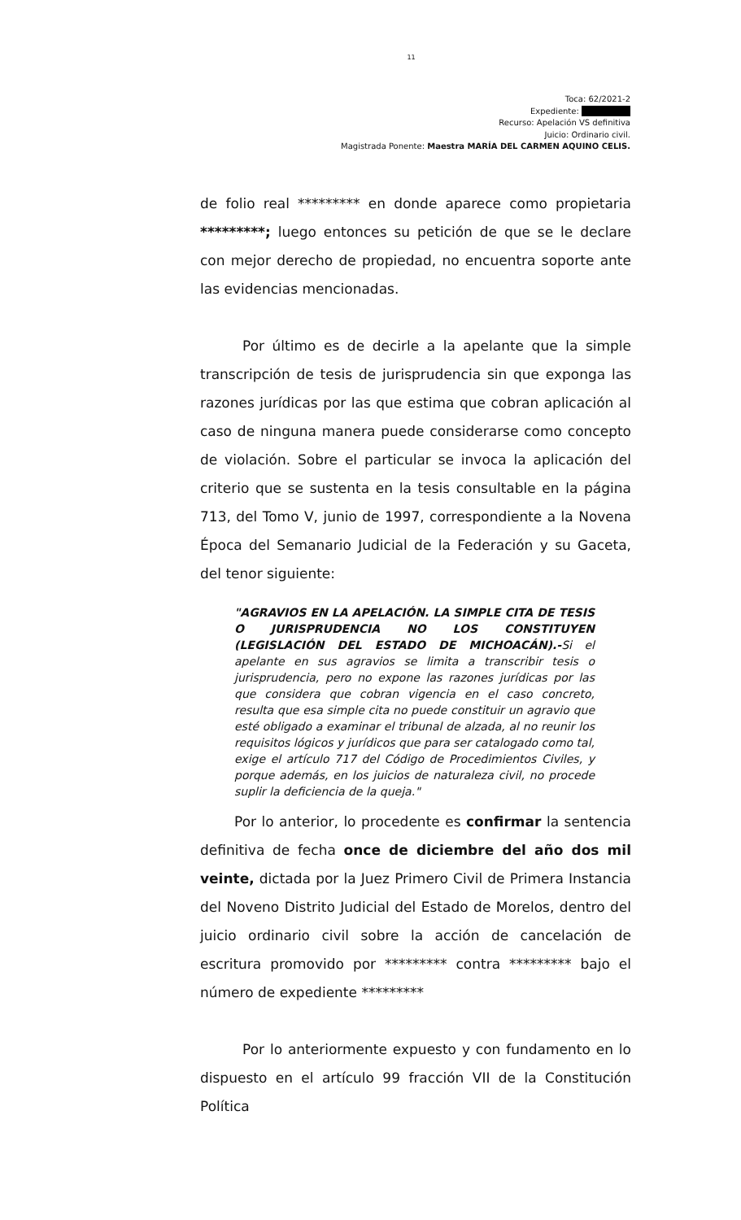11
Toca: 62/2021-2
Expediente:
Recurso: Apelación VS definitiva
Juicio: Ordinario civil.
Magistrada Ponente: Maestra MARÍA DEL CARMEN AQUINO CELIS.
de folio real ********* en donde aparece como propietaria *********; luego entonces su petición de que se le declare con mejor derecho de propiedad, no encuentra soporte ante las evidencias mencionadas.
Por último es de decirle a la apelante que la simple transcripción de tesis de jurisprudencia sin que exponga las razones jurídicas por las que estima que cobran aplicación al caso de ninguna manera puede considerarse como concepto de violación. Sobre el particular se invoca la aplicación del criterio que se sustenta en la tesis consultable en la página 713, del Tomo V, junio de 1997, correspondiente a la Novena Época del Semanario Judicial de la Federación y su Gaceta, del tenor siguiente:
"AGRAVIOS EN LA APELACIÓN. LA SIMPLE CITA DE TESIS O JURISPRUDENCIA NO LOS CONSTITUYEN (LEGISLACIÓN DEL ESTADO DE MICHOACÁN).-Si el apelante en sus agravios se limita a transcribir tesis o jurisprudencia, pero no expone las razones jurídicas por las que considera que cobran vigencia en el caso concreto, resulta que esa simple cita no puede constituir un agravio que esté obligado a examinar el tribunal de alzada, al no reunir los requisitos lógicos y jurídicos que para ser catalogado como tal, exige el artículo 717 del Código de Procedimientos Civiles, y porque además, en los juicios de naturaleza civil, no procede suplir la deficiencia de la queja."
Por lo anterior, lo procedente es confirmar la sentencia definitiva de fecha once de diciembre del año dos mil veinte, dictada por la Juez Primero Civil de Primera Instancia del Noveno Distrito Judicial del Estado de Morelos, dentro del juicio ordinario civil sobre la acción de cancelación de escritura promovido por ********* contra ********* bajo el número de expediente *********
Por lo anteriormente expuesto y con fundamento en lo dispuesto en el artículo 99 fracción VII de la Constitución Política